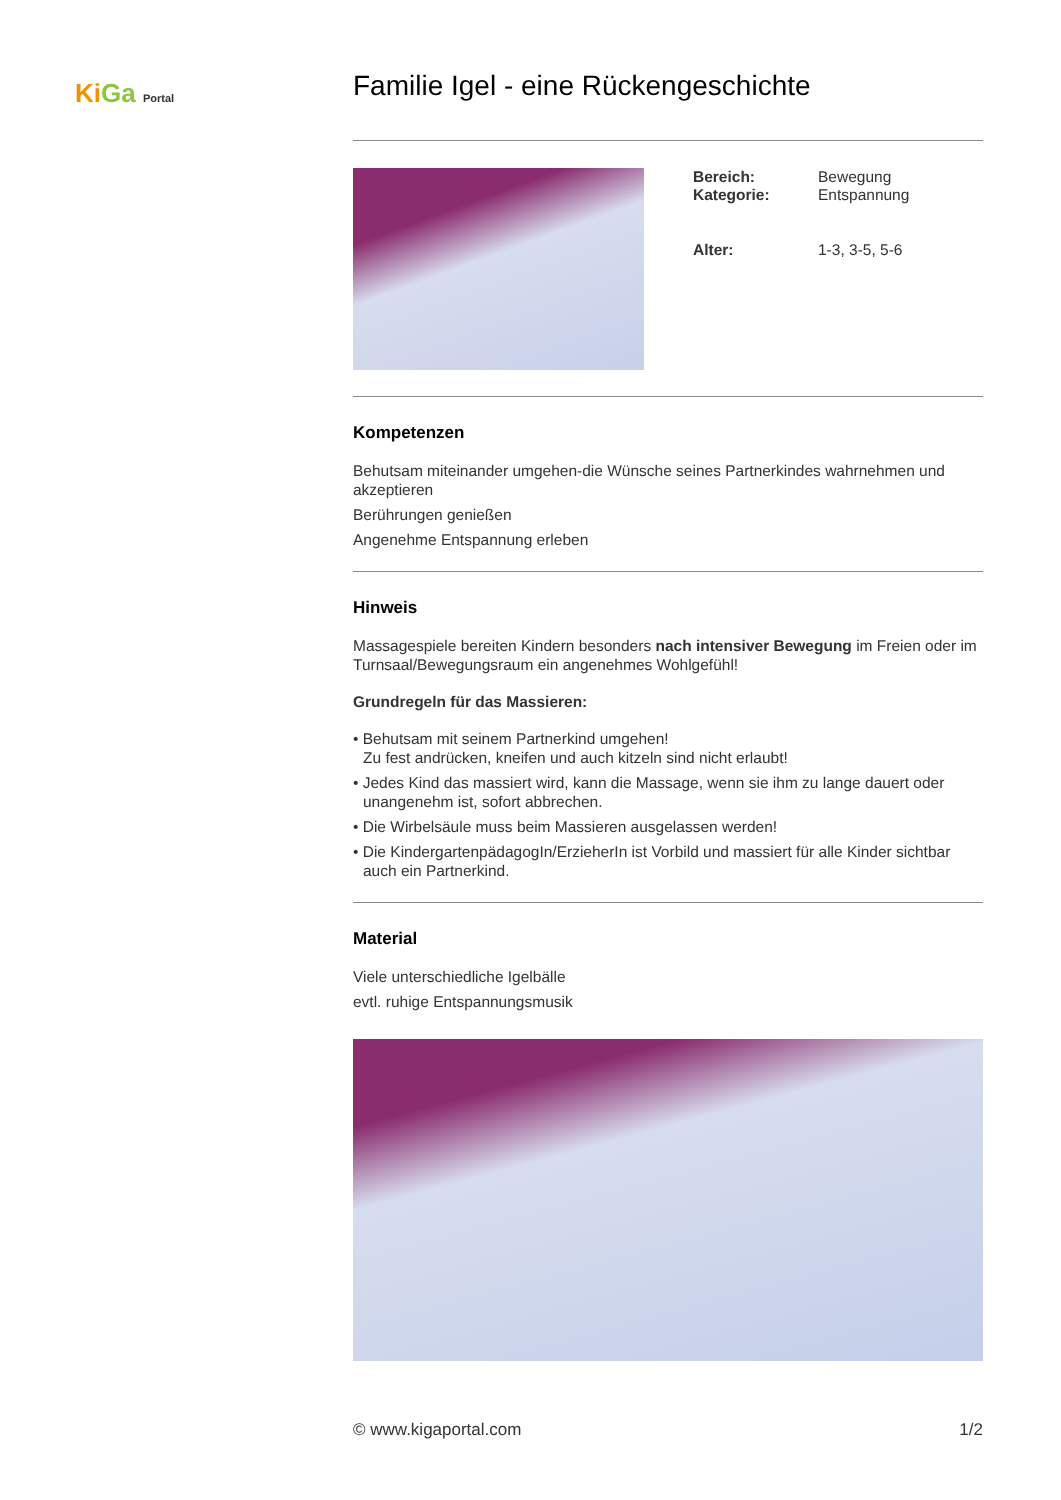KiGa Portal
Familie Igel - eine Rückengeschichte
| Bereich: Kategorie: | Bewegung Entspannung |
| Alter: | 1-3, 3-5, 5-6 |
Kompetenzen
Behutsam miteinander umgehen-die Wünsche seines Partnerkindes wahrnehmen und akzeptieren
Berührungen genießen
Angenehme Entspannung erleben
Hinweis
Massagespiele bereiten Kindern besonders nach intensiver Bewegung im Freien oder im Turnsaal/Bewegungsraum ein angenehmes Wohlgefühl!
Grundregeln für das Massieren:
• Behutsam mit seinem Partnerkind umgehen!
Zu fest andrücken, kneifen und auch kitzeln sind nicht erlaubt!
• Jedes Kind das massiert wird, kann die Massage, wenn sie ihm zu lange dauert oder unangenehm ist, sofort abbrechen.
• Die Wirbelsäule muss beim Massieren ausgelassen werden!
• Die KindergartenpädagogIn/ErzieherIn ist Vorbild und massiert für alle Kinder sichtbar auch ein Partnerkind.
Material
Viele unterschiedliche Igelbälle
evtl. ruhige Entspannungsmusik
© www.kigaportal.com 1/2